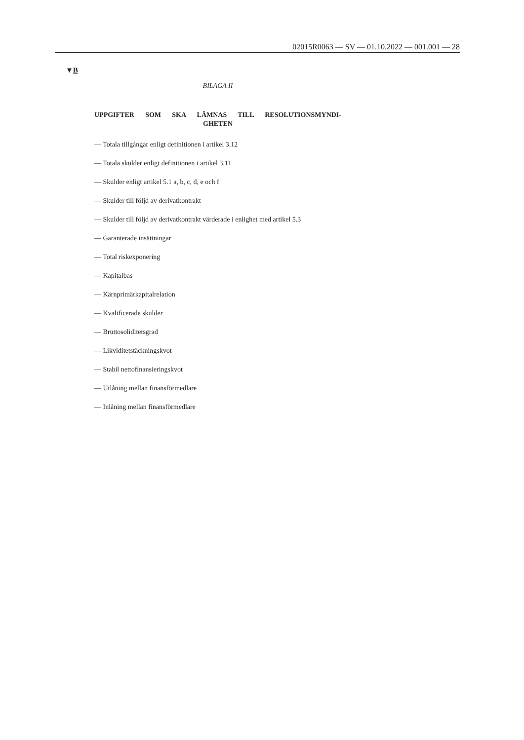02015R0063 — SV — 01.10.2022 — 001.001 — 28
▼B
BILAGA II
UPPGIFTER SOM SKA LÄMNAS TILL RESOLUTIONSMYNDI­GHETEN
— Totala tillgångar enligt definitionen i artikel 3.12
— Totala skulder enligt definitionen i artikel 3.11
— Skulder enligt artikel 5.1 a, b, c, d, e och f
— Skulder till följd av derivatkontrakt
— Skulder till följd av derivatkontrakt värderade i enlighet med artikel 5.3
— Garanterade insättningar
— Total riskexponering
— Kapitalbas
— Kärnprimärkapitalrelation
— Kvalificerade skulder
— Bruttosoliditetsgrad
— Likviditetstäckningskvot
— Stabil nettofinansieringskvot
— Utlåning mellan finansförmedlare
— Inlåning mellan finansförmedlare